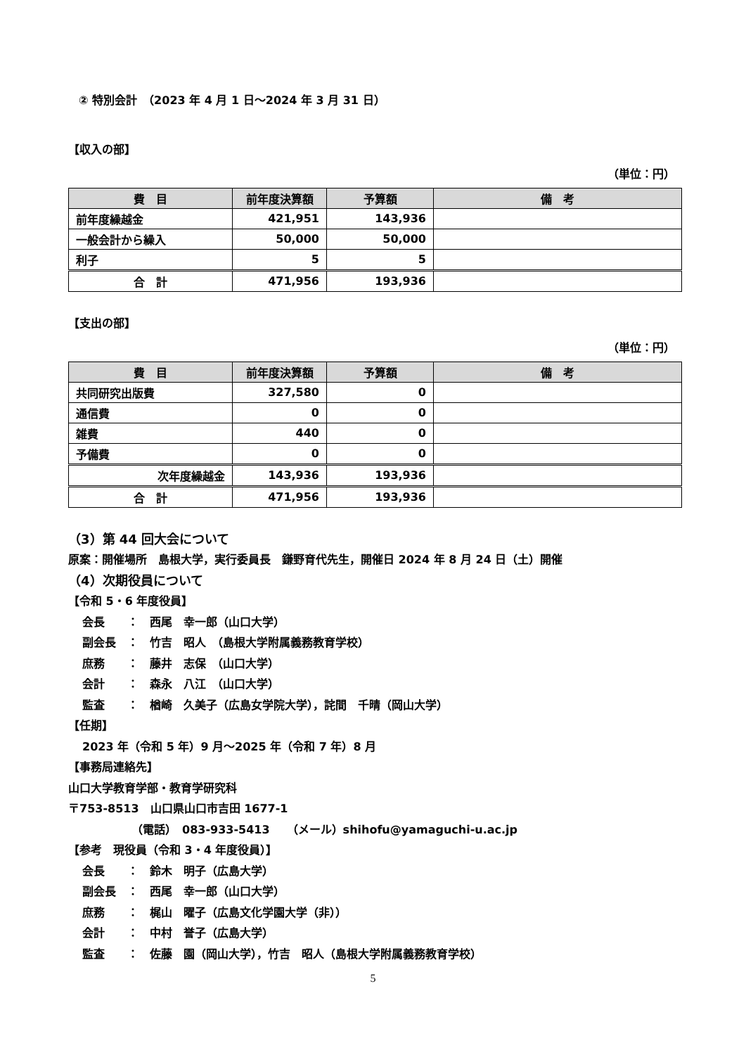② 特別会計　（2023 年 4 月 1 日～2024 年 3 月 31 日）
【収入の部】
（単位：円）
| 費 目 | 前年度決算額 | 予算額 | 備 考 |
| --- | --- | --- | --- |
| 前年度繰越金 | 421,951 | 143,936 | |
| 一般会計から繰入 | 50,000 | 50,000 | |
| 利子 | 5 | 5 | |
| 合 計 | 471,956 | 193,936 | |
【支出の部】
（単位：円）
| 費 目 | 前年度決算額 | 予算額 | 備 考 |
| --- | --- | --- | --- |
| 共同研究出版費 | 327,580 | 0 | |
| 通信費 | 0 | 0 | |
| 雑費 | 440 | 0 | |
| 予備費 | 0 | 0 | |
| 次年度繰越金 | 143,936 | 193,936 | |
| 合 計 | 471,956 | 193,936 | |
（3）第 44 回大会について
原案：開催場所　島根大学，実行委員長　鎌野育代先生，開催日 2024 年 8 月 24 日（土）開催
（4）次期役員について
【令和 5・6 年度役員】
会長　　：　西尾　幸一郎（山口大学）
副会長　：　竹吉　昭人　（島根大学附属義務教育学校）
庶務　　：　藤井　志保　（山口大学）
会計　　：　森永　八江　（山口大学）
監査　　：　楢崎　久美子（広島女学院大学），詫間　千晴（岡山大学）
【任期】
2023 年（令和 5 年）9 月～2025 年（令和 7 年）8 月
【事務局連絡先】
山口大学教育学部・教育学研究科
〒753-8513　山口県山口市吉田 1677-1
（電話）　083-933-5413　　（メール）shihofu@yamaguchi-u.ac.jp
【参考　現役員（令和 3・4 年度役員）】
会長　　：　鈴木　明子（広島大学）
副会長　：　西尾　幸一郎（山口大学）
庶務　　：　梶山　曜子（広島文化学園大学（非））
会計　　：　中村　誉子（広島大学）
監査　　：　佐藤　園（岡山大学），竹吉　昭人（島根大学附属義務教育学校）
5